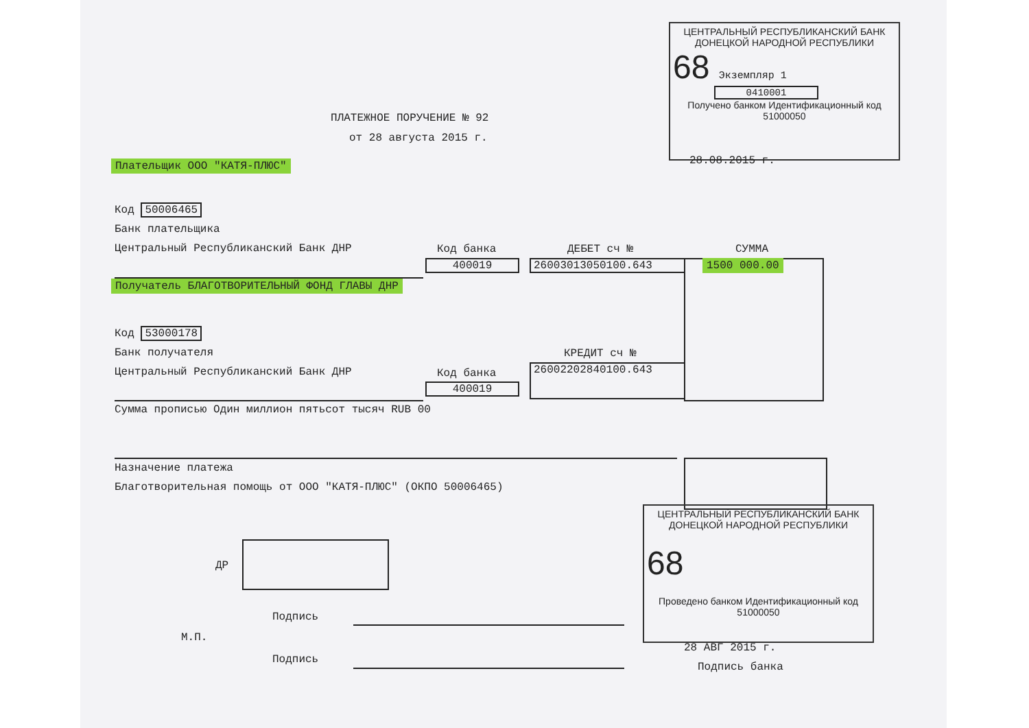ЦЕНТРАЛЬНЫЙ РЕСПУБЛИКАНСКИЙ БАНК
ДОНЕЦКОЙ НАРОДНОЙ РЕСПУБЛИКИ
68 Экземпляр 1
0410001
Получено банком Идентификационный код 51000050
28.08.2015 г.
ПЛАТЕЖНОЕ ПОРУЧЕНИЕ № 92
от 28 августа 2015 г.
Плательщик ООО "КАТЯ-ПЛЮС"
Код 50006465
Банк плательщика
Центральный Республиканский Банк ДНР
Код банка ДЕБЕТ сч № СУММА
400019 26003013050100.643 1500 000.00
Получатель БЛАГОТВОРИТЕЛЬНЫЙ ФОНД ГЛАВЫ ДНР
Код 53000178
Банк получателя
Центральный Республиканский Банк ДНР
КРЕДИТ сч №
Код банка 26002202840100.643
400019
Сумма прописью Один миллион пятьсот тысяч RUB 00
Назначение платежа
Благотворительная помощь от ООО "КАТЯ-ПЛЮС" (ОКПО 50006465)
ДР
Подпись
М.П.
Подпись
ЦЕНТРАЛЬНЫЙ РЕСПУБЛИКАНСКИЙ БАНК
ДОНЕЦКОЙ НАРОДНОЙ РЕСПУБЛИКИ
68
Проведено банком Идентификационный код 51000050
28 АВГ 2015 г.
Подпись банка